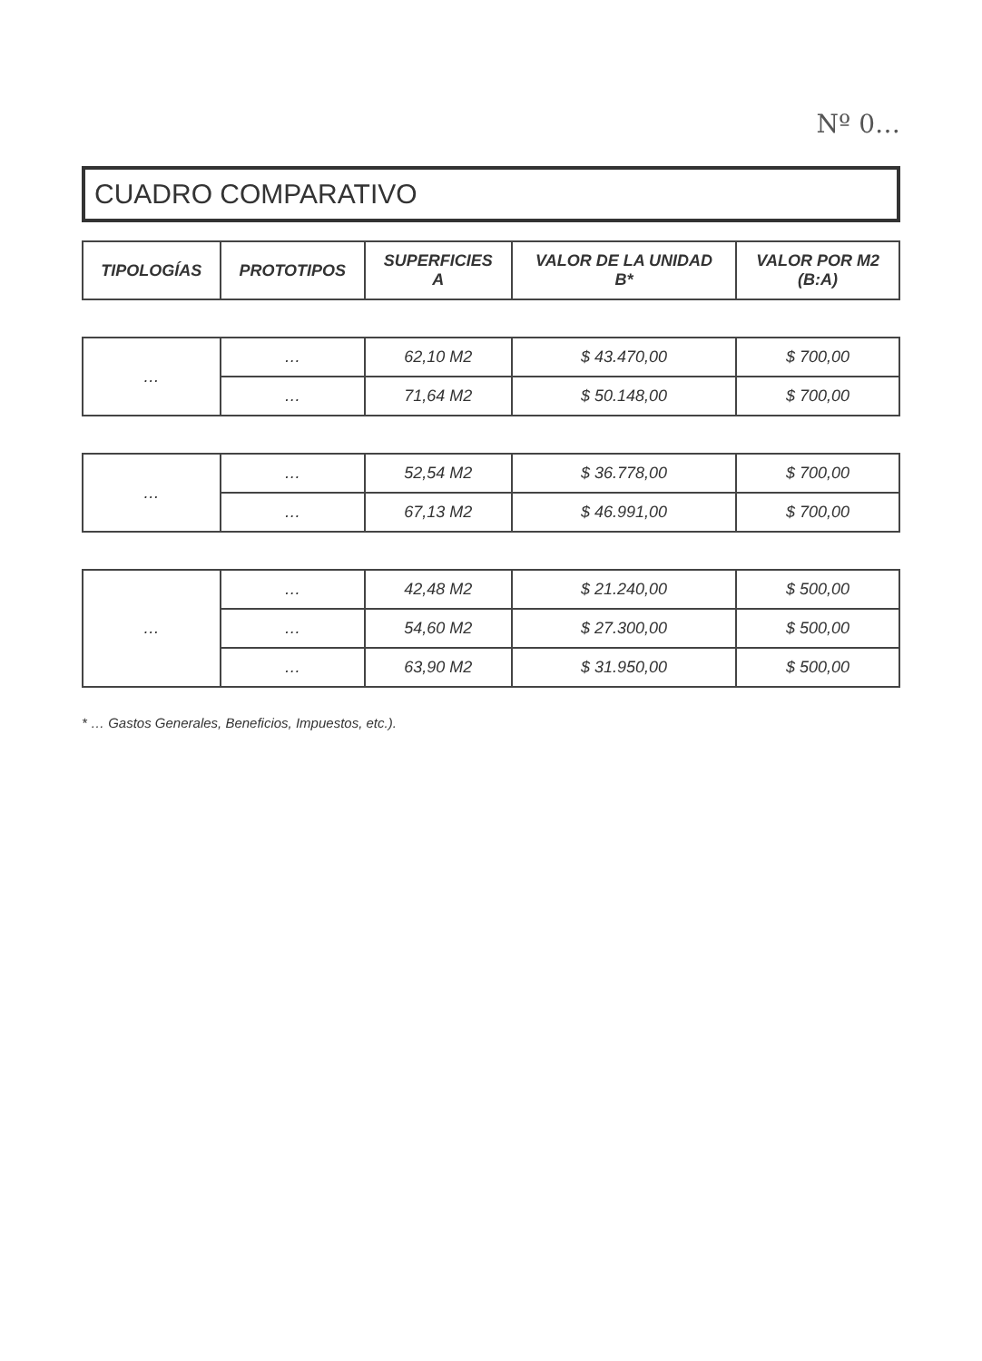Nº 0…
CUADRO COMPARATIVO
| TIPOLOGÍAS | PROTOTIPOS | SUPERFICIES A | VALOR DE LA UNIDAD B* | VALOR POR M2 (B:A) |
| --- | --- | --- | --- | --- |
| … | … | 62,10 M2 | $ 43.470,00 | $ 700,00 |
| | … | 71,64 M2 | $ 50.148,00 | $ 700,00 |
| … | … | 52,54 M2 | $ 36.778,00 | $ 700,00 |
| | … | 67,13 M2 | $ 46.991,00 | $ 700,00 |
| … | … | 42,48 M2 | $ 21.240,00 | $ 500,00 |
| | … | 54,60 M2 | $ 27.300,00 | $ 500,00 |
| | … | 63,90 M2 | $ 31.950,00 | $ 500,00 |
* … Gastos Generales, Beneficios, Impuestos, etc.).